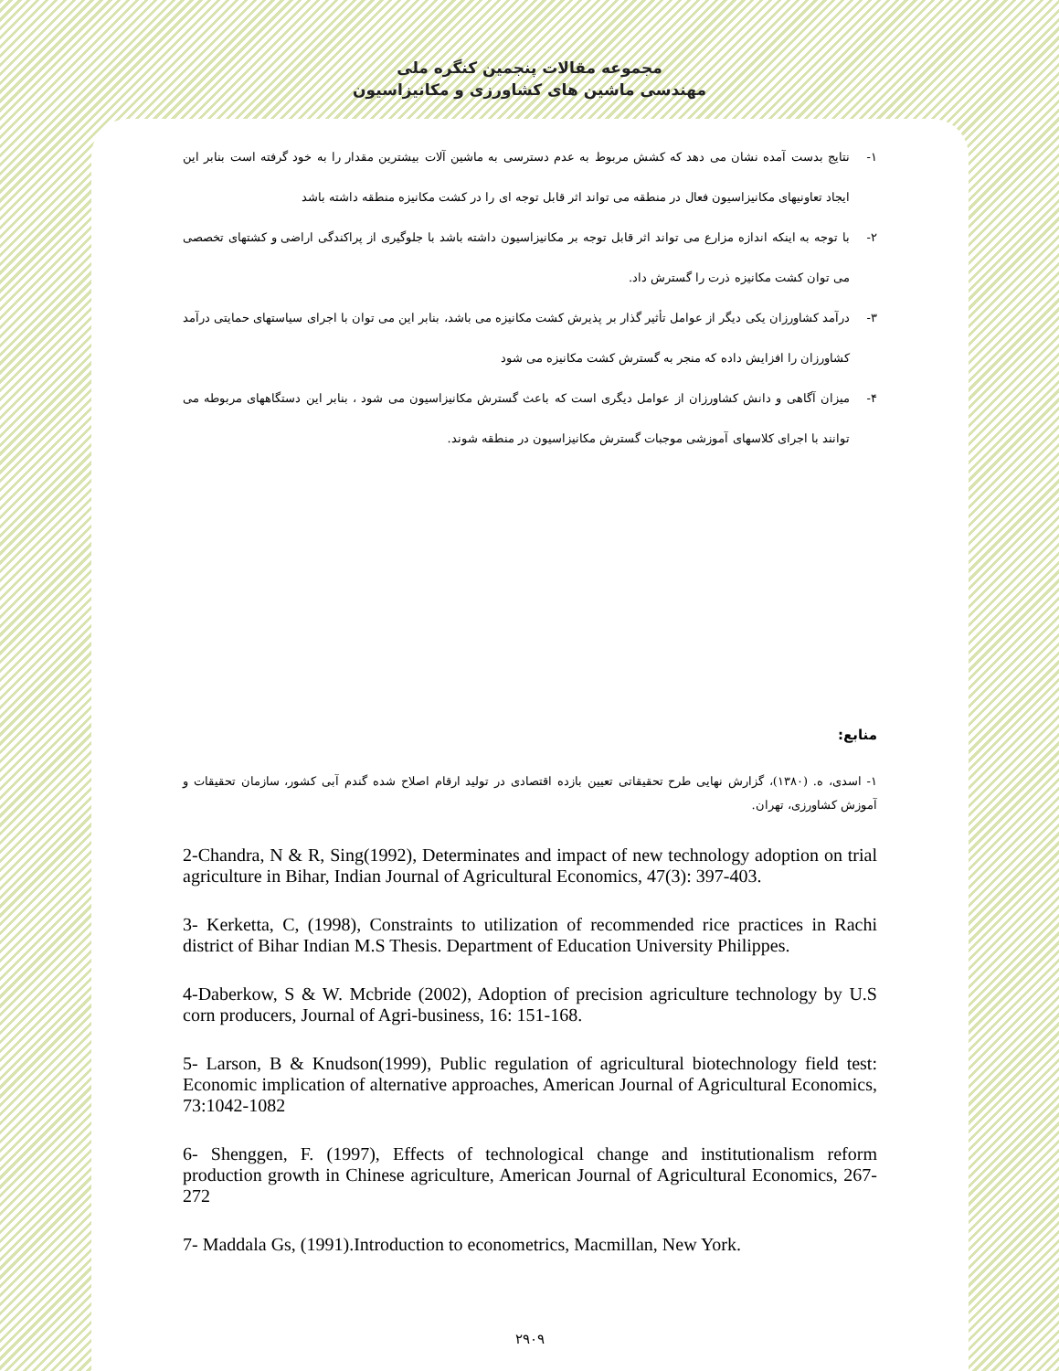مجموعه مقالات پنجمین کنگره ملی
مهندسی ماشین های کشاورزی و مکانیزاسیون
۱- نتایج بدست آمده نشان می دهد که کشش مربوط به عدم دسترسی به ماشین آلات بیشترین مقدار را به خود گرفته است بنابر این ایجاد تعاونیهای مکانیزاسیون فعال در منطقه می تواند اثر قابل توجه ای را در کشت مکانیزه منطقه داشته باشد
۲- با توجه به اینکه اندازه مزارع می تواند اثر قابل توجه بر مکانیزاسیون داشته باشد با جلوگیری از پراکندگی اراضی و کشتهای تخصصی می توان کشت مکانیزه ذرت را گسترش داد.
۳- درآمد کشاورزان یکی دیگر از عوامل تأثیر گذار بر پذیرش کشت مکانیزه می باشد، بنابر این می توان با اجرای سیاستهای حمایتی درآمد کشاورزان را افزایش داده که منجر به گسترش کشت مکانیزه می شود
۴- میزان آگاهی و دانش کشاورزان از عوامل دیگری است که باعث گسترش مکانیزاسیون می شود ، بنابر این دستگاههای مربوطه می توانند با اجرای کلاسهای آموزشی موجبات گسترش مکانیزاسیون در منطقه شوند.
منابع:
۱- اسدی، ه. (۱۳۸۰)، گزارش نهایی طرح تحقیقاتی تعیین بازده اقتصادی در تولید ارقام اصلاح شده گندم آبی کشور، سازمان تحقیقات و آموزش کشاورزی، تهران.
2-Chandra, N & R, Sing(1992), Determinates and impact of new technology adoption on trial agriculture in Bihar, Indian Journal of Agricultural Economics, 47(3): 397-403.
3- Kerketta, C, (1998), Constraints to utilization of recommended rice practices in Rachi district of Bihar Indian M.S Thesis. Department of Education University Philippes.
4-Daberkow, S & W. Mcbride (2002), Adoption of precision agriculture technology by U.S corn producers, Journal of Agri-business, 16: 151-168.
5- Larson, B & Knudson(1999), Public regulation of agricultural biotechnology field test: Economic implication of alternative approaches, American Journal of Agricultural Economics, 73:1042-1082
6- Shenggen, F. (1997), Effects of technological change and institutionalism reform production growth in Chinese agriculture, American Journal of Agricultural Economics, 267-272
7- Maddala Gs, (1991).Introduction to econometrics, Macmillan, New York.
۲۹۰۹